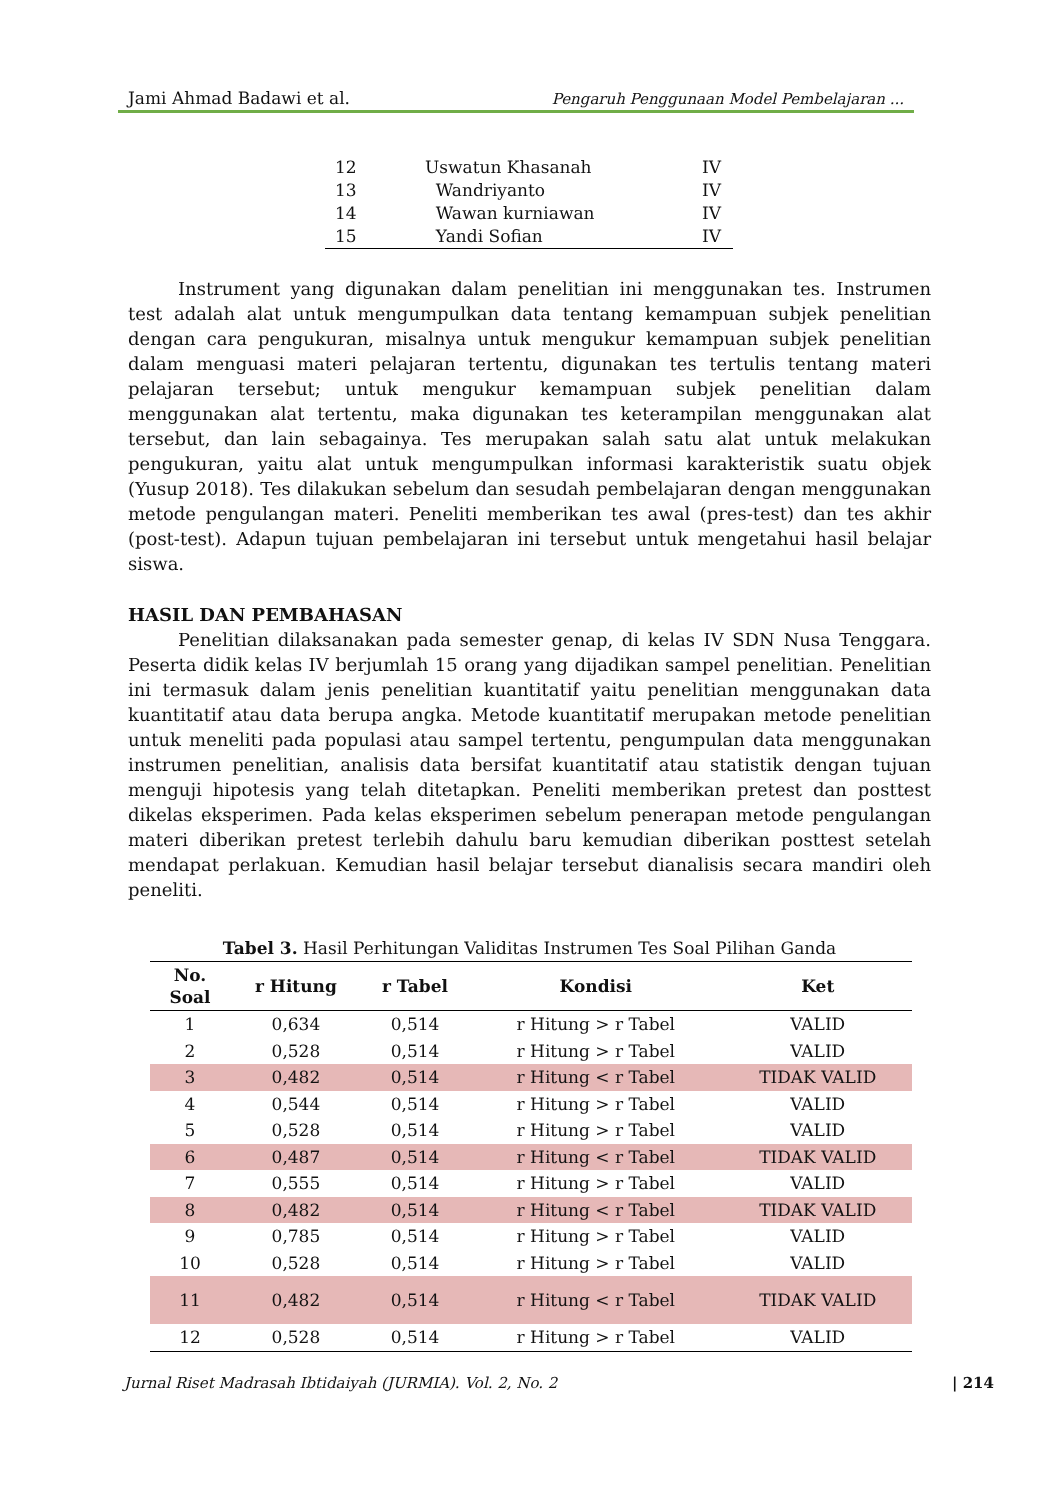Jami Ahmad Badawi et al. Pengaruh Penggunaan Model Pembelajaran ...
| 12 | Uswatun Khasanah | IV |
| 13 | Wandriyanto | IV |
| 14 | Wawan kurniawan | IV |
| 15 | Yandi Sofian | IV |
Instrument yang digunakan dalam penelitian ini menggunakan tes. Instrumen test adalah alat untuk mengumpulkan data tentang kemampuan subjek penelitian dengan cara pengukuran, misalnya untuk mengukur kemampuan subjek penelitian dalam menguasi materi pelajaran tertentu, digunakan tes tertulis tentang materi pelajaran tersebut; untuk mengukur kemampuan subjek penelitian dalam menggunakan alat tertentu, maka digunakan tes keterampilan menggunakan alat tersebut, dan lain sebagainya. Tes merupakan salah satu alat untuk melakukan pengukuran, yaitu alat untuk mengumpulkan informasi karakteristik suatu objek (Yusup 2018). Tes dilakukan sebelum dan sesudah pembelajaran dengan menggunakan metode pengulangan materi. Peneliti memberikan tes awal (pres-test) dan tes akhir (post-test). Adapun tujuan pembelajaran ini tersebut untuk mengetahui hasil belajar siswa.
HASIL DAN PEMBAHASAN
Penelitian dilaksanakan pada semester genap, di kelas IV SDN Nusa Tenggara. Peserta didik kelas IV berjumlah 15 orang yang dijadikan sampel penelitian. Penelitian ini termasuk dalam jenis penelitian kuantitatif yaitu penelitian menggunakan data kuantitatif atau data berupa angka. Metode kuantitatif merupakan metode penelitian untuk meneliti pada populasi atau sampel tertentu, pengumpulan data menggunakan instrumen penelitian, analisis data bersifat kuantitatif atau statistik dengan tujuan menguji hipotesis yang telah ditetapkan. Peneliti memberikan pretest dan posttest dikelas eksperimen. Pada kelas eksperimen sebelum penerapan metode pengulangan materi diberikan pretest terlebih dahulu baru kemudian diberikan posttest setelah mendapat perlakuan. Kemudian hasil belajar tersebut dianalisis secara mandiri oleh peneliti.
Tabel 3. Hasil Perhitungan Validitas Instrumen Tes Soal Pilihan Ganda
| No. Soal | r Hitung | r Tabel | Kondisi | Ket |
| --- | --- | --- | --- | --- |
| 1 | 0,634 | 0,514 | r Hitung > r Tabel | VALID |
| 2 | 0,528 | 0,514 | r Hitung > r Tabel | VALID |
| 3 | 0,482 | 0,514 | r Hitung < r Tabel | TIDAK VALID |
| 4 | 0,544 | 0,514 | r Hitung > r Tabel | VALID |
| 5 | 0,528 | 0,514 | r Hitung > r Tabel | VALID |
| 6 | 0,487 | 0,514 | r Hitung < r Tabel | TIDAK VALID |
| 7 | 0,555 | 0,514 | r Hitung > r Tabel | VALID |
| 8 | 0,482 | 0,514 | r Hitung < r Tabel | TIDAK VALID |
| 9 | 0,785 | 0,514 | r Hitung > r Tabel | VALID |
| 10 | 0,528 | 0,514 | r Hitung > r Tabel | VALID |
| 11 | 0,482 | 0,514 | r Hitung < r Tabel | TIDAK VALID |
| 12 | 0,528 | 0,514 | r Hitung > r Tabel | VALID |
Jurnal Riset Madrasah Ibtidaiyah (JURMIA). Vol. 2, No. 2 | 214